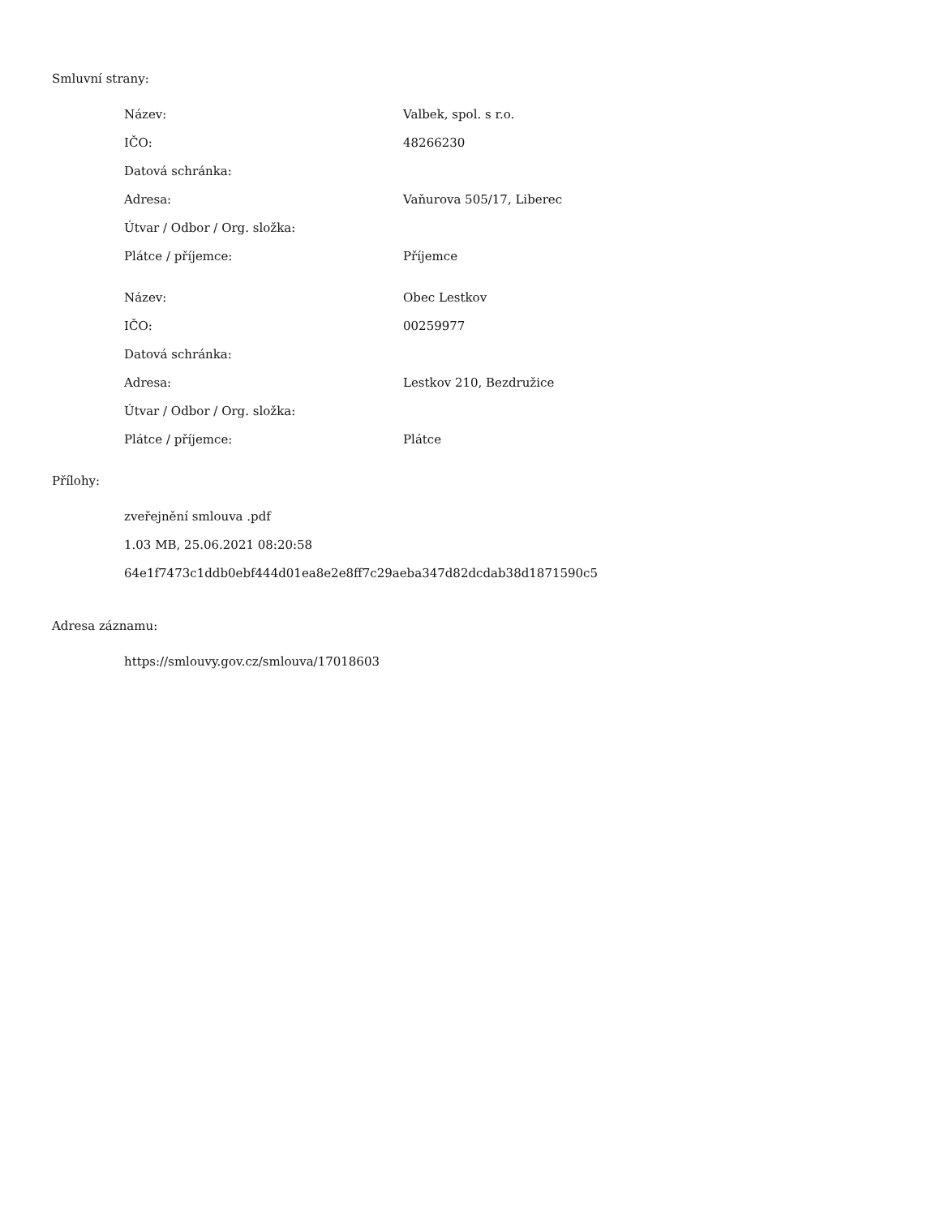Smluvní strany:
| Název: | Valbek, spol. s r.o. |
| IČO: | 48266230 |
| Datová schránka: | |
| Adresa: | Vaňurova 505/17, Liberec |
| Útvar / Odbor / Org. složka: | |
| Plátce / příjemce: | Příjemce |
| Název: | Obec Lestkov |
| IČO: | 00259977 |
| Datová schránka: | |
| Adresa: | Lestkov 210, Bezdružice |
| Útvar / Odbor / Org. složka: | |
| Plátce / příjemce: | Plátce |
Přílohy:
zveřejnění smlouva .pdf
1.03 MB, 25.06.2021 08:20:58
64e1f7473c1ddb0ebf444d01ea8e2e8ff7c29aeba347d82dcdab38d1871590c5
Adresa záznamu:
https://smlouvy.gov.cz/smlouva/17018603